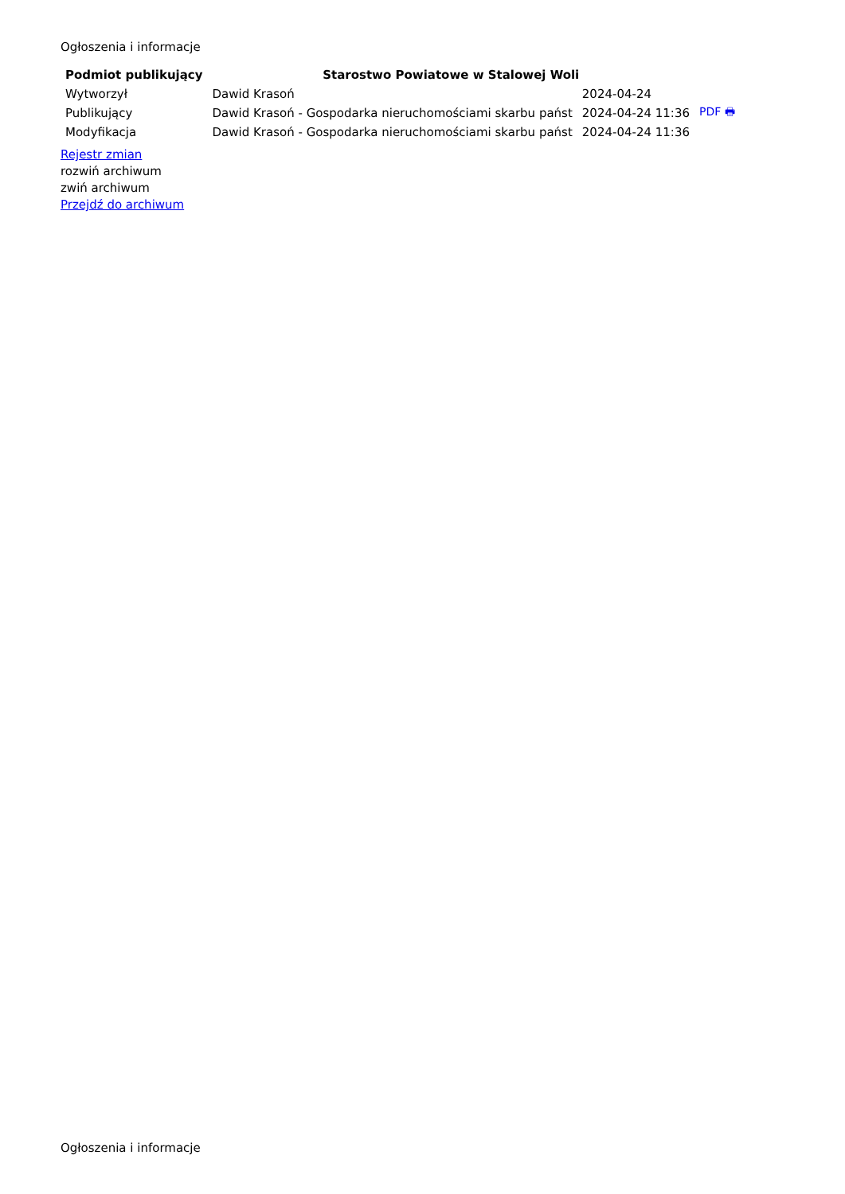Ogłoszenia i informacje
| Podmiot publikujący | Starostwo Powiatowe w Stalowej Woli | | |
| Wytworzył | Dawid Krasoń | 2024-04-24 | PDF 🖶 |
| Publikujący | Dawid Krasoń - Gospodarka nieruchomościami skarbu państ | 2024-04-24 11:36 | |
| Modyfikacja | Dawid Krasoń - Gospodarka nieruchomościami skarbu państ | 2024-04-24 11:36 | |
Rejestr zmian
rozwiń archiwum
zwiń archiwum
Przejdź do archiwum
Ogłoszenia i informacje